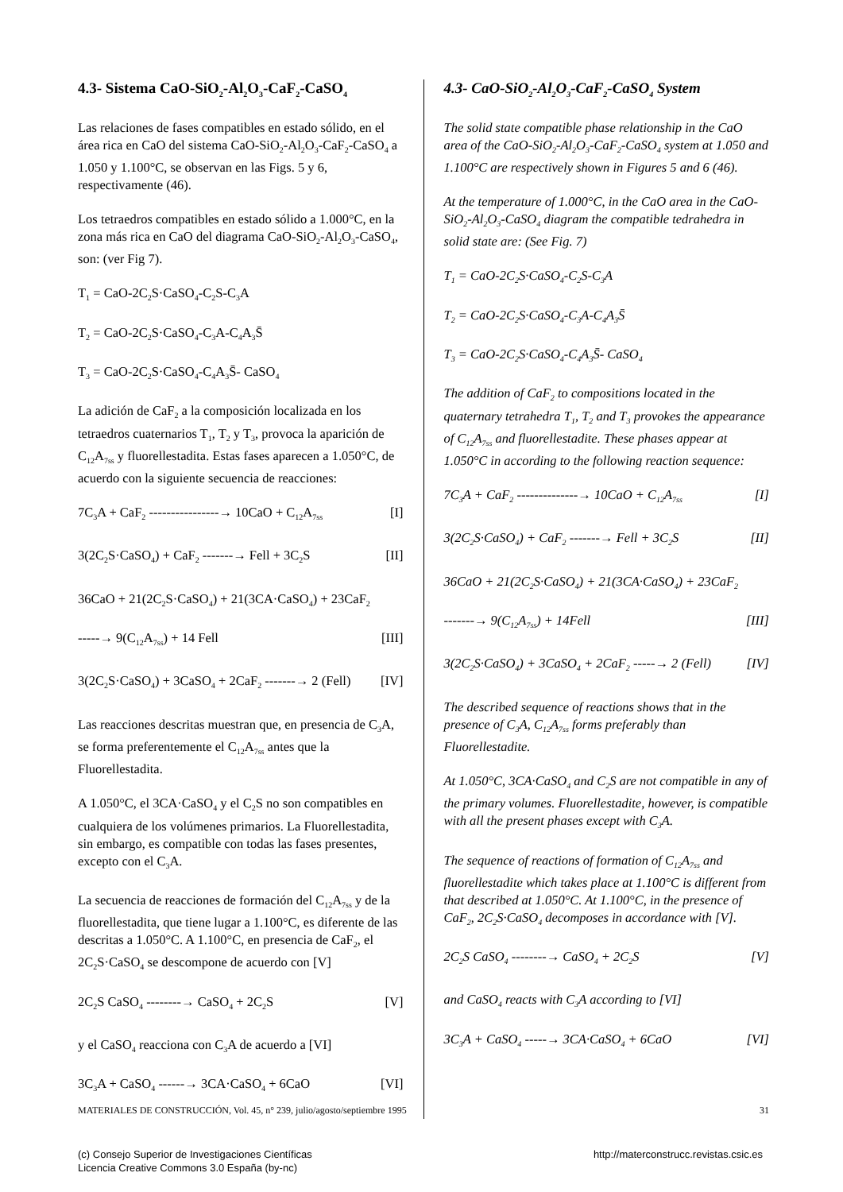4.3- Sistema CaO-SiO<sub>2</sub>-Al<sub>2</sub>O<sub>3</sub>-CaF<sub>2</sub>-CaSO<sub>4</sub>
Las relaciones de fases compatibles en estado sólido, en el área rica en CaO del sistema CaO-SiO<sub>2</sub>-Al<sub>2</sub>O<sub>3</sub>-CaF<sub>2</sub>-CaSO<sub>4</sub> a 1.050 y 1.100°C, se observan en las Figs. 5 y 6, respectivamente (46).
Los tetraedros compatibles en estado sólido a 1.000°C, en la zona más rica en CaO del diagrama CaO-SiO<sub>2</sub>-Al<sub>2</sub>O<sub>3</sub>-CaSO<sub>4</sub>, son: (ver Fig 7).
T<sub>1</sub> = CaO-2C<sub>2</sub>S·CaSO<sub>4</sub>-C<sub>2</sub>S-C<sub>3</sub>A
T<sub>2</sub> = CaO-2C<sub>2</sub>S·CaSO<sub>4</sub>-C<sub>3</sub>A-C<sub>4</sub>A<sub>3</sub>S̄
T<sub>3</sub> = CaO-2C<sub>2</sub>S·CaSO<sub>4</sub>-C<sub>4</sub>A<sub>3</sub>S̄- CaSO<sub>4</sub>
La adición de CaF<sub>2</sub> a la composición localizada en los tetraedros cuaternarios T<sub>1</sub>, T<sub>2</sub> y T<sub>3</sub>, provoca la aparición de C<sub>12</sub>A<sub>7ss</sub> y fluorellestadita. Estas fases aparecen a 1.050°C, de acuerdo con la siguiente secuencia de reacciones:
7C<sub>3</sub>A + CaF<sub>2</sub> ----------------→ 10CaO + C<sub>12</sub>A<sub>7ss</sub> [I]
3(2C<sub>2</sub>S·CaSO<sub>4</sub>) + CaF<sub>2</sub> -------→ Fell + 3C<sub>2</sub>S [II]
36CaO + 21(2C<sub>2</sub>S·CaSO<sub>4</sub>) + 21(3CA·CaSO<sub>4</sub>) + 23CaF<sub>2</sub>
-----→ 9(C<sub>12</sub>A<sub>7ss</sub>) + 14 Fell [III]
3(2C<sub>2</sub>S·CaSO<sub>4</sub>) + 3CaSO<sub>4</sub> + 2CaF<sub>2</sub> -------→ 2 (Fell) [IV]
Las reacciones descritas muestran que, en presencia de C<sub>3</sub>A, se forma preferentemente el C<sub>12</sub>A<sub>7ss</sub> antes que la Fluorellestadita.
A 1.050°C, el 3CA·CaSO<sub>4</sub> y el C<sub>2</sub>S no son compatibles en cualquiera de los volúmenes primarios. La Fluorellestadita, sin embargo, es compatible con todas las fases presentes, excepto con el C<sub>3</sub>A.
La secuencia de reacciones de formación del C<sub>12</sub>A<sub>7ss</sub> y de la fluorellestadita, que tiene lugar a 1.100°C, es diferente de las descritas a 1.050°C. A 1.100°C, en presencia de CaF<sub>2</sub>, el 2C<sub>2</sub>S·CaSO<sub>4</sub> se descompone de acuerdo con [V]
2C<sub>2</sub>S CaSO<sub>4</sub> --------→ CaSO<sub>4</sub> + 2C<sub>2</sub>S [V]
y el CaSO<sub>4</sub> reacciona con C<sub>3</sub>A de acuerdo a [VI]
3C<sub>3</sub>A + CaSO<sub>4</sub> ------→ 3CA·CaSO<sub>4</sub> + 6CaO [VI]
4.3- CaO-SiO<sub>2</sub>-Al<sub>2</sub>O<sub>3</sub>-CaF<sub>2</sub>-CaSO<sub>4</sub> System
The solid state compatible phase relationship in the CaO area of the CaO-SiO<sub>2</sub>-Al<sub>2</sub>O<sub>3</sub>-CaF<sub>2</sub>-CaSO<sub>4</sub> system at 1.050 and 1.100°C are respectively shown in Figures 5 and 6 (46).
At the temperature of 1.000°C, in the CaO area in the CaO-SiO<sub>2</sub>-Al<sub>2</sub>O<sub>3</sub>-CaSO<sub>4</sub> diagram the compatible tedrahedra in solid state are: (See Fig. 7)
T<sub>1</sub> = CaO-2C<sub>2</sub>S·CaSO<sub>4</sub>-C<sub>2</sub>S-C<sub>3</sub>A
T<sub>2</sub> = CaO-2C<sub>2</sub>S·CaSO<sub>4</sub>-C<sub>3</sub>A-C<sub>4</sub>A<sub>3</sub>S̄
T<sub>3</sub> = CaO-2C<sub>2</sub>S·CaSO<sub>4</sub>-C<sub>4</sub>A<sub>3</sub>S̄- CaSO<sub>4</sub>
The addition of CaF<sub>2</sub> to compositions located in the quaternary tetrahedra T<sub>1</sub>, T<sub>2</sub> and T<sub>3</sub> provokes the appearance of C<sub>12</sub>A<sub>7ss</sub> and fluorellestadite. These phases appear at 1.050°C in according to the following reaction sequence:
7C<sub>3</sub>A + CaF<sub>2</sub> --------------→ 10CaO + C<sub>12</sub>A<sub>7ss</sub> [I]
3(2C<sub>2</sub>S·CaSO<sub>4</sub>) + CaF<sub>2</sub> -------→ Fell + 3C<sub>2</sub>S [II]
36CaO + 21(2C<sub>2</sub>S·CaSO<sub>4</sub>) + 21(3CA·CaSO<sub>4</sub>) + 23CaF<sub>2</sub>
-------→ 9(C<sub>12</sub>A<sub>7ss</sub>) + 14Fell [III]
3(2C<sub>2</sub>S·CaSO<sub>4</sub>) + 3CaSO<sub>4</sub> + 2CaF<sub>2</sub> -----→ 2 (Fell) [IV]
The described sequence of reactions shows that in the presence of C<sub>3</sub>A, C<sub>12</sub>A<sub>7ss</sub> forms preferably than Fluorellestadite.
At 1.050°C, 3CA·CaSO<sub>4</sub> and C<sub>2</sub>S are not compatible in any of the primary volumes. Fluorellestadite, however, is compatible with all the present phases except with C<sub>3</sub>A.
The sequence of reactions of formation of C<sub>12</sub>A<sub>7ss</sub> and fluorellestadite which takes place at 1.100°C is different from that described at 1.050°C. At 1.100°C, in the presence of CaF<sub>2</sub>, 2C<sub>2</sub>S·CaSO<sub>4</sub> decomposes in accordance with [V].
2C<sub>2</sub>S CaSO<sub>4</sub> --------→ CaSO<sub>4</sub> + 2C<sub>2</sub>S [V]
and CaSO<sub>4</sub> reacts with C<sub>3</sub>A according to [VI]
3C<sub>3</sub>A + CaSO<sub>4</sub> -----→ 3CA·CaSO<sub>4</sub> + 6CaO [VI]
MATERIALES DE CONSTRUCCIÓN, Vol. 45, n° 239, julio/agosto/septiembre 1995 31
(c) Consejo Superior de Investigaciones Científicas
Licencia Creative Commons 3.0 España (by-nc) http://materconstrucc.revistas.csic.es